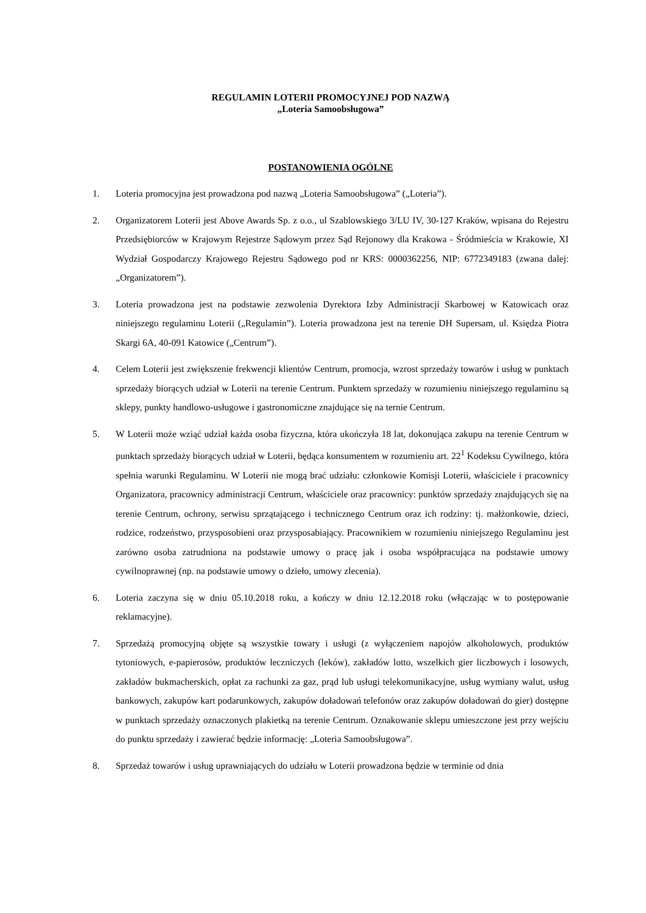REGULAMIN LOTERII PROMOCYJNEJ POD NAZWĄ
„Loteria Samoobsługowa”
POSTANOWIENIA OGÓLNE
1. Loteria promocyjna jest prowadzona pod nazwą „Loteria Samoobsługowa” („Loteria”).
2. Organizatorem Loterii jest Above Awards Sp. z o.o., ul Szablowskiego 3/LU IV, 30-127 Kraków, wpisana do Rejestru Przedsiębiorców w Krajowym Rejestrze Sądowym przez Sąd Rejonowy dla Krakowa - Śródmieścia w Krakowie, XI Wydział Gospodarczy Krajowego Rejestru Sądowego pod nr KRS: 0000362256, NIP: 6772349183 (zwana dalej: „Organizatorem”).
3. Loteria prowadzona jest na podstawie zezwolenia Dyrektora Izby Administracji Skarbowej w Katowicach oraz niniejszego regulaminu Loterii („Regulamin”). Loteria prowadzona jest na terenie DH Supersam, ul. Księdza Piotra Skargi 6A, 40-091 Katowice („Centrum”).
4. Celem Loterii jest zwiększenie frekwencji klientów Centrum, promocja, wzrost sprzedaży towarów i usług w punktach sprzedaży biorących udział w Loterii na terenie Centrum. Punktem sprzedaży w rozumieniu niniejszego regulaminu są sklepy, punkty handlowo-usługowe i gastronomiczne znajdujące się na ternie Centrum.
5. W Loterii może wziąć udział każda osoba fizyczna, która ukończyła 18 lat, dokonująca zakupu na terenie Centrum w punktach sprzedaży biorących udział w Loterii, będąca konsumentem w rozumieniu art. 22<sup>1</sup> Kodeksu Cywilnego, która spełnia warunki Regulaminu. W Loterii nie mogą brać udziału: członkowie Komisji Loterii, właściciele i pracownicy Organizatora, pracownicy administracji Centrum, właściciele oraz pracownicy: punktów sprzedaży znajdujących się na terenie Centrum, ochrony, serwisu sprzątającego i technicznego Centrum oraz ich rodziny: tj. małżonkowie, dzieci, rodzice, rodzeństwo, przysposobieni oraz przysposabiający. Pracownikiem w rozumieniu niniejszego Regulaminu jest zarówno osoba zatrudniona na podstawie umowy o pracę jak i osoba współpracująca na podstawie umowy cywilnoprawnej (np. na podstawie umowy o dzieło, umowy zlecenia).
6. Loteria zaczyna się w dniu 05.10.2018 roku, a kończy w dniu 12.12.2018 roku (włączając w to postępowanie reklamacyjne).
7. Sprzedażą promocyjną objęte są wszystkie towary i usługi (z wyłączeniem napojów alkoholowych, produktów tytoniowych, e-papierosów, produktów leczniczych (leków), zakładów lotto, wszelkich gier liczbowych i losowych, zakładów bukmacherskich, opłat za rachunki za gaz, prąd lub usługi telekomunikacyjne, usług wymiany walut, usług bankowych, zakupów kart podarunkowych, zakupów doładowań telefonów oraz zakupów doładowań do gier) dostępne w punktach sprzedaży oznaczonych plakietką na terenie Centrum. Oznakowanie sklepu umieszczone jest przy wejściu do punktu sprzedaży i zawierać będzie informację: „Loteria Samoobsługowa”.
8. Sprzedaż towarów i usług uprawniających do udziału w Loterii prowadzona będzie w terminie od dnia